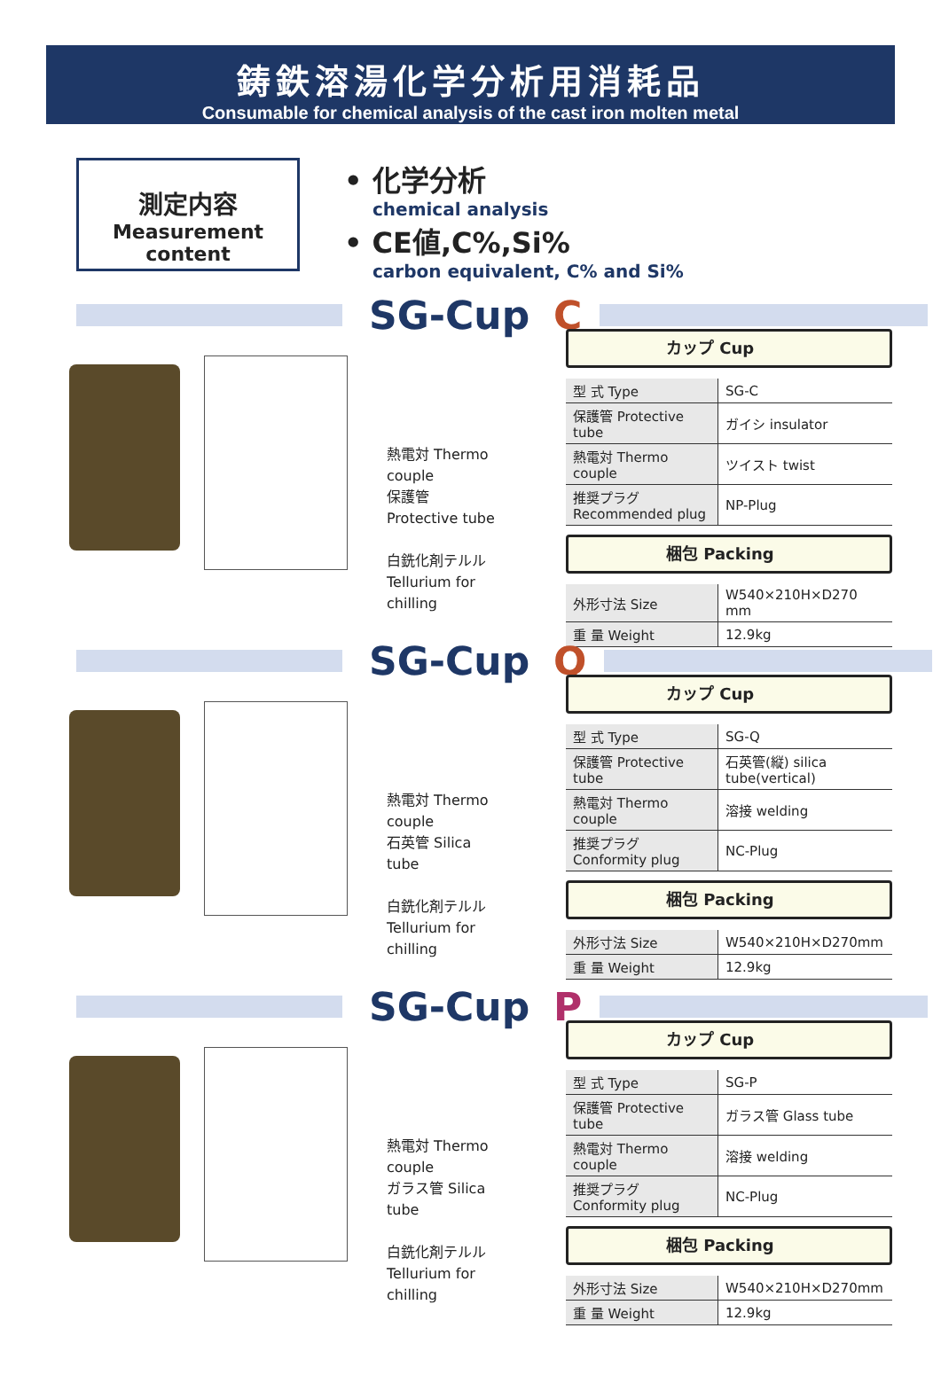鋳鉄溶湯化学分析用消耗品
Consumable for chemical analysis of the cast iron molten metal
測定内容
Measurement content
• 化学分析
chemical analysis
• CE値,C%,Si%
carbon equivalent, C% and Si%
SG-Cup C
熱電対 Thermo couple
保護管 Protective tube
白銑化剤テルル
Tellurium for chilling
カップ Cup
| 型 式 Type | SG-C |
| 保護管 Protective tube | ガイシ insulator |
| 熱電対 Thermo couple | ツイスト twist |
| 推奨プラグ Recommended plug | NP-Plug |
梱包 Packing
| 外形寸法 Size | W540×210H×D270 mm |
| 重 量 Weight | 12.9kg |
SG-Cup Q
熱電対 Thermo couple
石英管 Silica tube
白銑化剤テルル
Tellurium for chilling
カップ Cup
| 型 式 Type | SG-Q |
| 保護管 Protective tube | 石英管(縦) silica tube(vertical) |
| 熱電対 Thermo couple | 溶接 welding |
| 推奨プラグ Conformity plug | NC-Plug |
梱包 Packing
| 外形寸法 Size | W540×210H×D270mm |
| 重 量 Weight | 12.9kg |
SG-Cup P
熱電対 Thermo couple
ガラス管 Silica tube
白銑化剤テルル
Tellurium for chilling
カップ Cup
| 型 式 Type | SG-P |
| 保護管 Protective tube | ガラス管 Glass tube |
| 熱電対 Thermo couple | 溶接 welding |
| 推奨プラグ Conformity plug | NC-Plug |
梱包 Packing
| 外形寸法 Size | W540×210H×D270mm |
| 重 量 Weight | 12.9kg |